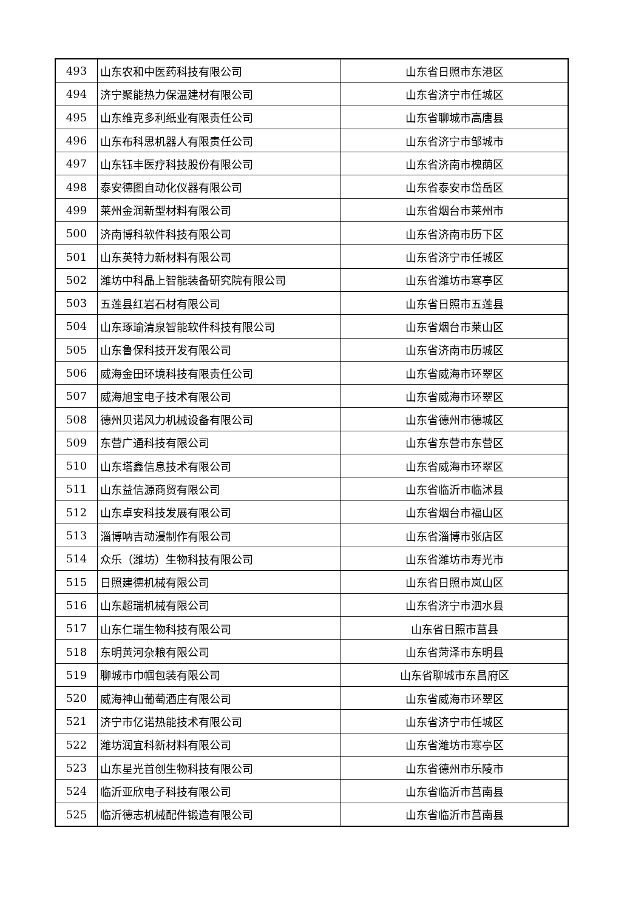| 493 | 山东农和中医药科技有限公司 | 山东省日照市东港区 |
| 494 | 济宁聚能热力保温建材有限公司 | 山东省济宁市任城区 |
| 495 | 山东维克多利纸业有限责任公司 | 山东省聊城市高唐县 |
| 496 | 山东布科思机器人有限责任公司 | 山东省济宁市邹城市 |
| 497 | 山东钰丰医疗科技股份有限公司 | 山东省济南市槐荫区 |
| 498 | 泰安德图自动化仪器有限公司 | 山东省泰安市岱岳区 |
| 499 | 莱州金润新型材料有限公司 | 山东省烟台市莱州市 |
| 500 | 济南博科软件科技有限公司 | 山东省济南市历下区 |
| 501 | 山东英特力新材料有限公司 | 山东省济宁市任城区 |
| 502 | 潍坊中科晶上智能装备研究院有限公司 | 山东省潍坊市寒亭区 |
| 503 | 五莲县红岩石材有限公司 | 山东省日照市五莲县 |
| 504 | 山东琢瑜清泉智能软件科技有限公司 | 山东省烟台市莱山区 |
| 505 | 山东鲁保科技开发有限公司 | 山东省济南市历城区 |
| 506 | 威海金田环境科技有限责任公司 | 山东省威海市环翠区 |
| 507 | 威海旭宝电子技术有限公司 | 山东省威海市环翠区 |
| 508 | 德州贝诺风力机械设备有限公司 | 山东省德州市德城区 |
| 509 | 东营广通科技有限公司 | 山东省东营市东营区 |
| 510 | 山东塔鑫信息技术有限公司 | 山东省威海市环翠区 |
| 511 | 山东益信源商贸有限公司 | 山东省临沂市临沭县 |
| 512 | 山东卓安科技发展有限公司 | 山东省烟台市福山区 |
| 513 | 淄博呐吉动漫制作有限公司 | 山东省淄博市张店区 |
| 514 | 众乐（潍坊）生物科技有限公司 | 山东省潍坊市寿光市 |
| 515 | 日照建德机械有限公司 | 山东省日照市岚山区 |
| 516 | 山东超瑞机械有限公司 | 山东省济宁市泗水县 |
| 517 | 山东仁瑞生物科技有限公司 | 山东省日照市莒县 |
| 518 | 东明黄河杂粮有限公司 | 山东省菏泽市东明县 |
| 519 | 聊城市巾帼包装有限公司 | 山东省聊城市东昌府区 |
| 520 | 威海神山葡萄酒庄有限公司 | 山东省威海市环翠区 |
| 521 | 济宁市亿诺热能技术有限公司 | 山东省济宁市任城区 |
| 522 | 潍坊润宜科新材料有限公司 | 山东省潍坊市寒亭区 |
| 523 | 山东星光首创生物科技有限公司 | 山东省德州市乐陵市 |
| 524 | 临沂亚欣电子科技有限公司 | 山东省临沂市莒南县 |
| 525 | 临沂德志机械配件锻造有限公司 | 山东省临沂市莒南县 |